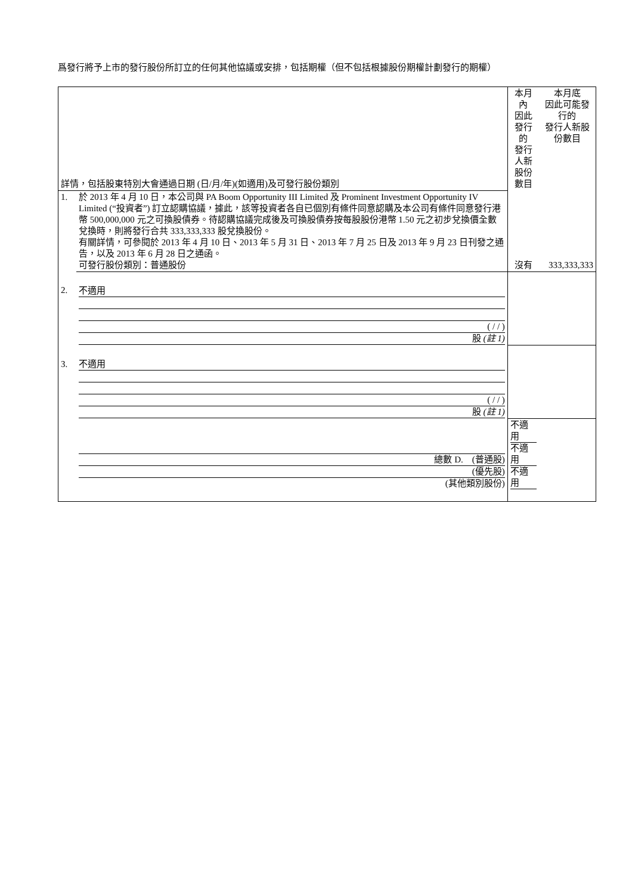爲發行將予上市的發行股份所訂立的任何其他協議或安排，包括期權（但不包括根據股份期權計劃發行的期權）
| 詳情，包括股東特別大會通過日期 (日/月/年)(如適用)及可發行股份類別 | | 本月內 因此發行的 發行人新股份數目 | 本月底 因此可能發行的 發行人新股份數目 |
| 1. | 於 2013 年 4 月 10 日，本公司與 PA Boom Opportunity III Limited 及 Prominent Investment Opportunity IV Limited (“投資者”) 訂立認購協議，據此，該等投資者各自已個別有條件同意認購及本公司有條件同意發行港幣 500,000,000 元之可換股債券。待認購協議完成後及可換股債券按每股股份港幣 1.50 元之初步兌換價全數兌換時，則將發行合共 333,333,333 股兌換股份。 有關詳情，可參閱於 2013 年 4 月 10 日、2013 年 5 月 31 日、2013 年 7 月 25 日及 2013 年 9 月 23 日刊發之通告，以及 2013 年 6 月 28 日之通函。 可發行股份類別：普通股份 | 沒有 | 333,333,333 |
| 2. | 不適用 ( / / ) 股 (註 1) | | |
| 3. | 不適用 ( / / ) 股 (註 1) | | |
| | 總數 D. (普通股) (優先股) (其他類別股份) | 不適用 不適用 不適用 | |